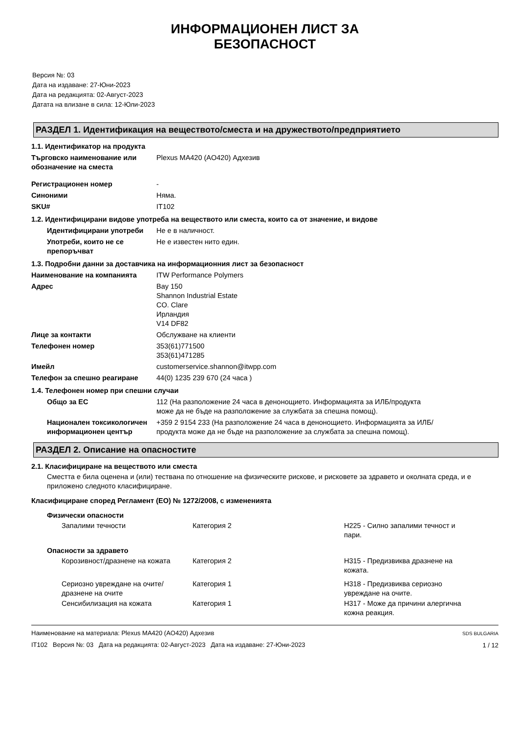ИНФОРМАЦИОНЕН ЛИСТ ЗА
БЕЗОПАСНОСТ
Версия №: 03
Дата на издаване: 27-Юни-2023
Дата на редакцията: 02-Август-2023
Датата на влизане в сила: 12-Юли-2023
РАЗДЕЛ 1. Идентификация на веществото/сместа и на дружеството/предприятието
1.1. Идентификатор на продукта
| Търговско наименование или обозначение на сместа | Plexus MA420 (AO420) Адхезив |
| Регистрационен номер | - |
| Синоними | Няма. |
| SKU# | IT102 |
1.2. Идентифицирани видове употреба на веществото или сместа, които са от значение, и видове
| Идентифицирани употреби | Не е в наличност. |
| Употреби, които не се препоръчват | Не е известен нито един. |
1.3. Подробни данни за доставчика на информационния лист за безопасност
| Наименование на компанията | ITW Performance Polymers |
| Адрес | Bay 150 Shannon Industrial Estate CO. Clare Ирландия V14 DF82 |
| Лице за контакти | Обслужване на клиенти |
| Телефонен номер | 353(61)771500 353(61)471285 |
| Имейл | customerservice.shannon@itwpp.com |
| Телефон за спешно реагиране | 44(0) 1235 239 670 (24 часа ) |
1.4. Телефонен номер при спешни случаи
| Общо за ЕС | 112 (На разположение 24 часа в денонощието. Информацията за ИЛБ/продукта може да не бъде на разположение за службата за спешна помощ). |
| Национален токсикологичен информационен център | +359 2 9154 233 (На разположение 24 часа в денонощието. Информацията за ИЛБ/продукта може да не бъде на разположение за службата за спешна помощ). |
РАЗДЕЛ 2. Описание на опасностите
2.1. Класифициране на веществото или сместа
Сместта е била оценена и (или) тествана по отношение на физическите рискове, и рисковете за здравето и околната среда, и е приложено следното класифициране.
Класифициране според Регламент (ЕО) № 1272/2008, с измененията
| Физически опасности | | |
| Запалими течности | Категория 2 | H225 - Силно запалими течност и пари. |
| Опасности за здравето | | |
| Корозивност/дразнене на кожата | Категория 2 | H315 - Предизвиква дразнене на кожата. |
| Сериозно увреждане на очите/дразнене на очите | Категория 1 | H318 - Предизвиква сериозно увреждане на очите. |
| Сенсибилизация на кожата | Категория 1 | H317 - Може да причини алергична кожна реакция. |
Наименование на материала: Plexus MA420 (AO420) Адхезив
IT102 Версия №: 03 Дата на редакцията: 02-Август-2023 Дата на издаване: 27-Юни-2023
SDS BULGARIA
1 / 12